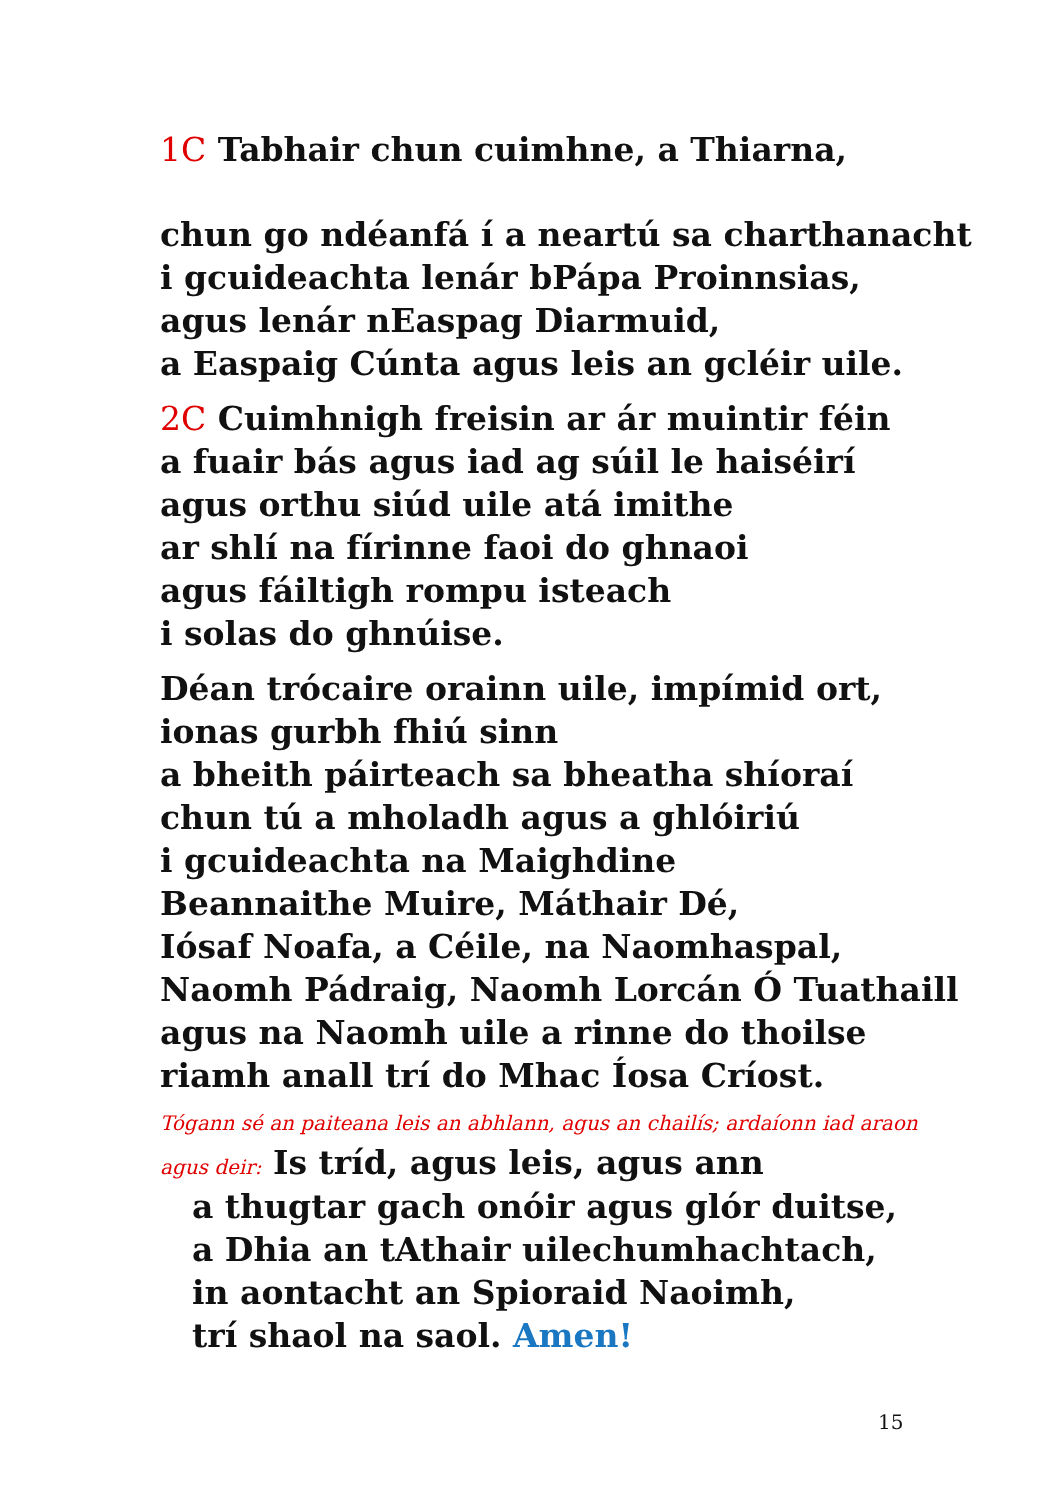1C Tabhair chun cuimhne, a Thiarna,
chun go ndéanfá í a neartú sa charthanacht
i gcuideachta lenár bPápa Proinnsias,
agus lenár nEaspag Diarmuid,
a Easpaig Cúnta agus leis an gcléir uile.
2C Cuimhnigh freisin ar ár muintir féin
a fuair bás agus iad ag súil le haiséirí
agus orthu siúd uile atá imithe
ar shlí na fírinne faoi do ghnaoi
agus fáiltigh rompu isteach
i solas do ghnúise.
Déan trócaire orainn uile, impímid ort,
ionas gurbh fhiú sinn
a bheith páirteach sa bheatha shíoraí
chun tú a mholadh agus a ghlóiriú
i gcuideachta na Maighdine
Beannaithe Muire, Máthair Dé,
Iósaf Noafa, a Céile, na Naomhaspal,
Naomh Pádraig, Naomh Lorcán Ó Tuathaill
agus na Naomh uile a rinne do thoilse
riamh anall trí do Mhac Íosa Críost.
Tógann sé an paiteana leis an abhlann, agus an chailís; ardaíonn iad araon
agus deir: Is tríd, agus leis, agus ann
a thugtar gach onóir agus glór duitse,
a Dhia an tAthair uilechumhachtach,
in aontacht an Spioraid Naoimh,
trí shaol na saol. Amen!
15